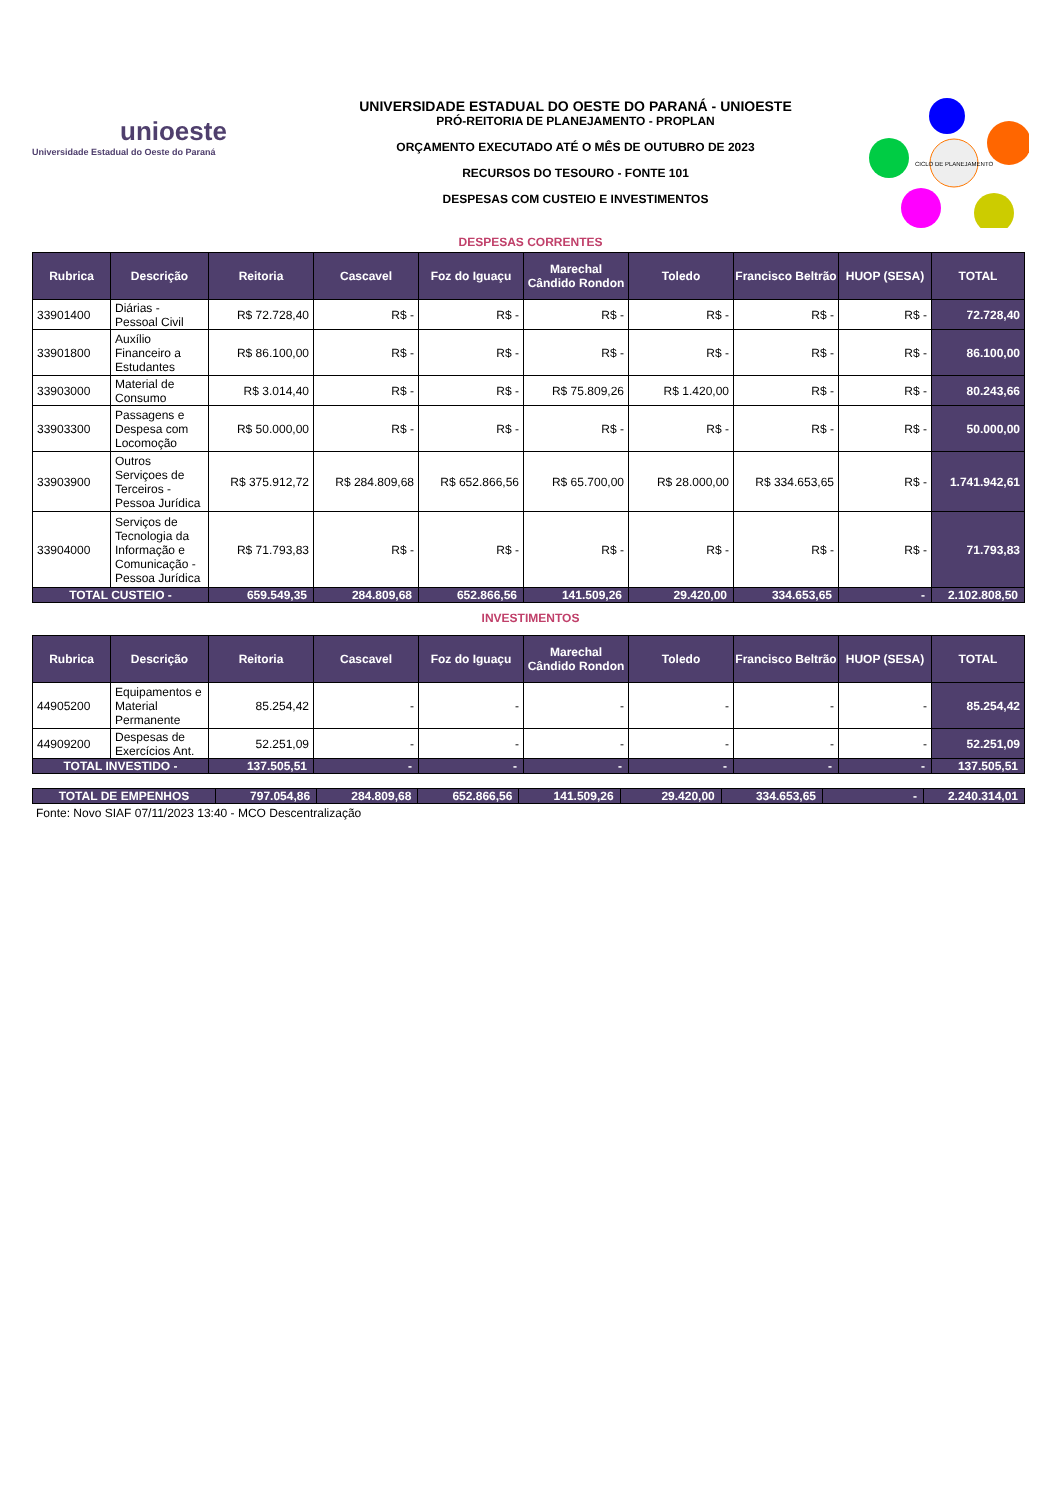unioeste
Universidade Estadual do Oeste do Paraná
UNIVERSIDADE ESTADUAL DO OESTE DO PARANÁ - UNIOESTE
PRÓ-REITORIA DE PLANEJAMENTO - PROPLAN
ORÇAMENTO EXECUTADO ATÉ O MÊS DE OUTUBRO DE 2023
RECURSOS DO TESOURO - FONTE 101
DESPESAS COM CUSTEIO E INVESTIMENTOS
CICLO DE PLANEJAMENTO
DESPESAS CORRENTES
| Rubrica | Descrição | Reitoria | Cascavel | Foz do Iguaçu | Marechal Cândido Rondon | Toledo | Francisco Beltrão | HUOP (SESA) | TOTAL |
| --- | --- | --- | --- | --- | --- | --- | --- | --- | --- |
| 33901400 | Diárias - Pessoal Civil | R$ 72.728,40 | R$ - | R$ - | R$ - | R$ - | R$ - | R$ - | 72.728,40 |
| 33901800 | Auxílio Financeiro a Estudantes | R$ 86.100,00 | R$ - | R$ - | R$ - | R$ - | R$ - | R$ - | 86.100,00 |
| 33903000 | Material de Consumo | R$ 3.014,40 | R$ - | R$ - | R$ 75.809,26 | R$ 1.420,00 | R$ - | R$ - | 80.243,66 |
| 33903300 | Passagens e Despesa com Locomoção | R$ 50.000,00 | R$ - | R$ - | R$ - | R$ - | R$ - | R$ - | 50.000,00 |
| 33903900 | Outros Serviçoes de Terceiros - Pessoa Jurídica | R$ 375.912,72 | R$ 284.809,68 | R$ 652.866,56 | R$ 65.700,00 | R$ 28.000,00 | R$ 334.653,65 | R$ - | 1.741.942,61 |
| 33904000 | Serviços de Tecnologia da Informação e Comunicação - Pessoa Jurídica | R$ 71.793,83 | R$ - | R$ - | R$ - | R$ - | R$ - | R$ - | 71.793,83 |
| TOTAL CUSTEIO - | | 659.549,35 | 284.809,68 | 652.866,56 | 141.509,26 | 29.420,00 | 334.653,65 | - | 2.102.808,50 |
INVESTIMENTOS
| Rubrica | Descrição | Reitoria | Cascavel | Foz do Iguaçu | Marechal Cândido Rondon | Toledo | Francisco Beltrão | HUOP (SESA) | TOTAL |
| --- | --- | --- | --- | --- | --- | --- | --- | --- | --- |
| 44905200 | Equipamentos e Material Permanente | 85.254,42 | - | - | - | - | - | - | 85.254,42 |
| 44909200 | Despesas de Exercícios Ant. | 52.251,09 | - | - | - | - | - | - | 52.251,09 |
| TOTAL INVESTIDO - | | 137.505,51 | - | - | - | - | - | - | 137.505,51 |
| TOTAL DE EMPENHOS | 797.054,86 | 284.809,68 | 652.866,56 | 141.509,26 | 29.420,00 | 334.653,65 | - | 2.240.314,01 |
Fonte: Novo SIAF 07/11/2023 13:40 - MCO Descentralização